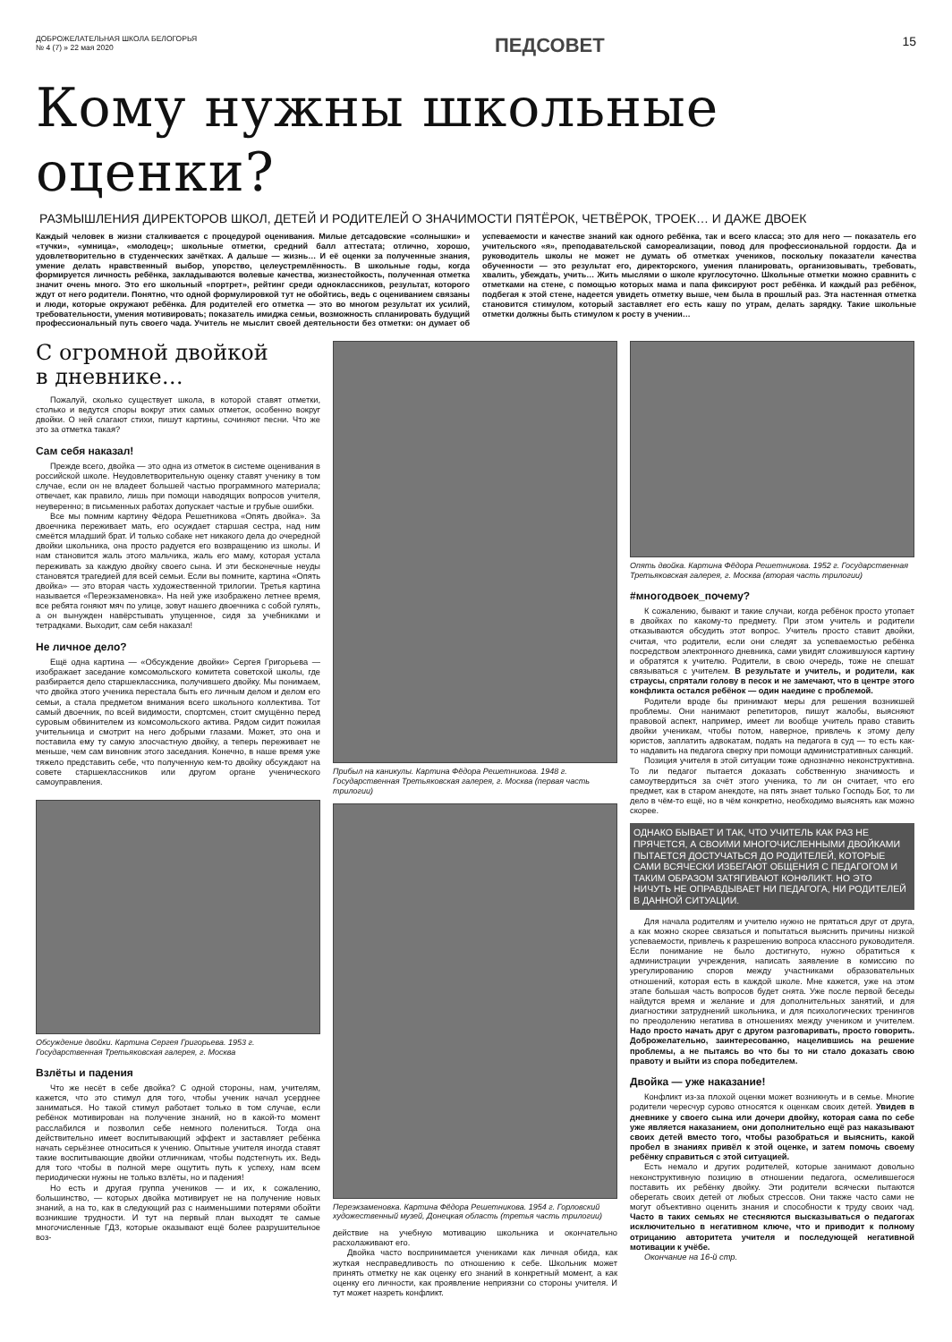ДОБРОЖЕЛАТЕЛЬНАЯ ШКОЛА БЕЛОГОРЬЯ
№ 4 (7) » 22 мая 2020
ПЕДСОВЕТ
15
Кому нужны школьные оценки?
РАЗМЫШЛЕНИЯ ДИРЕКТОРОВ ШКОЛ, ДЕТЕЙ И РОДИТЕЛЕЙ О ЗНАЧИМОСТИ ПЯТЁРОК, ЧЕТВЁРОК, ТРОЕК… И ДАЖЕ ДВОЕК
Каждый человек в жизни сталкивается с процедурой оценивания. Милые детсадовские «солнышки» и «тучки», «умница», «молодец»; школьные отметки, средний балл аттестата; отлично, хорошо, удовлетворительно в студенческих зачётках. А дальше — жизнь… И её оценки за полученные знания, умение делать нравственный выбор, упорство, целеустремлённость. В школьные годы, когда формируется личность ребёнка, закладываются волевые качества, жизнестойкость, полученная отметка значит очень много. Это его школьный «портрет», рейтинг среди одноклассников, результат, которого ждут от него родители. Понятно, что одной формулировкой тут не обойтись, ведь с оцениванием связаны и люди, которые окружают ребёнка. Для родителей его отметка — это во многом результат их усилий, требовательности, умения мотивировать; показатель имиджа семьи, возможность спланировать будущий профессиональный путь своего чада. Учитель не мыслит своей деятельности без отметки: он думает об успеваемости и качестве знаний как одного ребёнка, так и всего класса; это для него — показатель его учительского «я», преподавательской самореализации, повод для профессиональной гордости. Да и руководитель школы не может не думать об отметках учеников, поскольку показатели качества обученности — это результат его, директорского, умения планировать, организовывать, требовать, хвалить, убеждать, учить… Жить мыслями о школе круглосуточно. Школьные отметки можно сравнить с отметками на стене, с помощью которых мама и папа фиксируют рост ребёнка. И каждый раз ребёнок, подбегая к этой стене, надеется увидеть отметку выше, чем была в прошлый раз. Эта настенная отметка становится стимулом, который заставляет его есть кашу по утрам, делать зарядку. Такие школьные отметки должны быть стимулом к росту в учении…
С огромной двойкой
в дневнике…
Пожалуй, сколько существует школа, в которой ставят отметки, столько и ведутся споры вокруг этих самых отметок, особенно вокруг двойки. О ней слагают стихи, пишут картины, сочиняют песни. Что же это за отметка такая?
Сам себя наказал!
Прежде всего, двойка — это одна из отметок в системе оценивания в российской школе. Неудовлетворительную оценку ставят ученику в том случае, если он не владеет большей частью программного материала; отвечает, как правило, лишь при помощи наводящих вопросов учителя, неуверенно; в письменных работах допускает частые и грубые ошибки.
Все мы помним картину Фёдора Решетникова «Опять двойка». За двоечника переживает мать, его осуждает старшая сестра, над ним смеётся младший брат. И только собаке нет никакого дела до очередной двойки школьника, она просто радуется его возвращению из школы. И нам становится жаль этого мальчика, жаль его маму, которая устала переживать за каждую двойку своего сына. И эти бесконечные неуды становятся трагедией для всей семьи. Если вы помните, картина «Опять двойка» — это вторая часть художественной трилогии. Третья картина называется «Переэкзаменовка». На ней уже изображено летнее время, все ребята гоняют мяч по улице, зовут нашего двоечника с собой гулять, а он вынужден навёрстывать упущенное, сидя за учебниками и тетрадками. Выходит, сам себя наказал!
Не личное дело?
Ещё одна картина — «Обсуждение двойки» Сергея Григорьева — изображает заседание комсомольского комитета советской школы, где разбирается дело старшеклассника, получившего двойку. Мы понимаем, что двойка этого ученика перестала быть его личным делом и делом его семьи, а стала предметом внимания всего школьного коллектива. Тот самый двоечник, по всей видимости, спортсмен, стоит смущённо перед суровым обвинителем из комсомольского актива. Рядом сидит пожилая учительница и смотрит на него добрыми глазами. Может, это она и поставила ему ту самую злосчастную двойку, а теперь переживает не меньше, чем сам виновник этого заседания. Конечно, в наше время уже тяжело представить себе, что полученную кем-то двойку обсуждают на совете старшеклассников или другом органе ученического самоуправления.
Обсуждение двойки. Картина Сергея Григорьева. 1953 г. Государственная Третьяковская галерея, г. Москва
Взлёты и падения
Что же несёт в себе двойка? С одной стороны, нам, учителям, кажется, что это стимул для того, чтобы ученик начал усерднее заниматься. Но такой стимул работает только в том случае, если ребёнок мотивирован на получение знаний, но в какой-то момент расслабился и позволил себе немного полениться. Тогда она действительно имеет воспитывающий эффект и заставляет ребёнка начать серьёзнее относиться к учению. Опытные учителя иногда ставят такие воспитывающие двойки отличникам, чтобы подстегнуть их. Ведь для того чтобы в полной мере ощутить путь к успеху, нам всем периодически нужны не только взлёты, но и падения!
Но есть и другая группа учеников — и их, к сожалению, большинство, — которых двойка мотивирует не на получение новых знаний, а на то, как в следующий раз с наименьшими потерями обойти возникшие трудности. И тут на первый план выходят те самые многочисленные ГДЗ, которые оказывают ещё более разрушительное воз-
Прибыл на каникулы. Картина Фёдора Решетникова. 1948 г. Государственная Третьяковская галерея, г. Москва (первая часть трилогии)
Переэкзаменовка. Картина Фёдора Решетникова. 1954 г. Горловский художественный музей, Донецкая область (третья часть трилогии)
действие на учебную мотивацию школьника и окончательно расхолаживают его.
Двойка часто воспринимается учениками как личная обида, как жуткая несправедливость по отношению к себе. Школьник может принять отметку не как оценку его знаний в конкретный момент, а как оценку его личности, как проявление неприязни со стороны учителя. И тут может назреть конфликт.
Опять двойка. Картина Фёдора Решетникова. 1952 г. Государственная Третьяковская галерея, г. Москва (вторая часть трилогии)
#многодвоек_почему?
К сожалению, бывают и такие случаи, когда ребёнок просто утопает в двойках по какому-то предмету. При этом учитель и родители отказываются обсудить этот вопрос. Учитель просто ставит двойки, считая, что родители, если они следят за успеваемостью ребёнка посредством электронного дневника, сами увидят сложившуюся картину и обратятся к учителю. Родители, в свою очередь, тоже не спешат связываться с учителем. В результате и учитель, и родители, как страусы, спрятали голову в песок и не замечают, что в центре этого конфликта остался ребёнок — один наедине с проблемой.
Родители вроде бы принимают меры для решения возникшей проблемы. Они нанимают репетиторов, пишут жалобы, выясняют правовой аспект, например, имеет ли вообще учитель право ставить двойки ученикам, чтобы потом, наверное, привлечь к этому делу юристов, заплатить адвокатам, подать на педагога в суд — то есть как-то надавить на педагога сверху при помощи административных санкций.
Позиция учителя в этой ситуации тоже однозначно неконструктивна. То ли педагог пытается доказать собственную значимость и самоутвердиться за счёт этого ученика, то ли он считает, что его предмет, как в старом анекдоте, на пять знает только Господь Бог, то ли дело в чём-то ещё, но в чём конкретно, необходимо выяснять как можно скорее.
ОДНАКО БЫВАЕТ И ТАК, ЧТО УЧИТЕЛЬ КАК РАЗ НЕ ПРЯЧЕТСЯ, А СВОИМИ МНОГОЧИСЛЕННЫМИ ДВОЙКАМИ ПЫТАЕТСЯ ДОСТУЧАТЬСЯ ДО РОДИТЕЛЕЙ, КОТОРЫЕ САМИ ВСЯЧЕСКИ ИЗБЕГАЮТ ОБЩЕНИЯ С ПЕДАГОГОМ И ТАКИМ ОБРАЗОМ ЗАТЯГИВАЮТ КОНФЛИКТ. НО ЭТО НИЧУТЬ НЕ ОПРАВДЫВАЕТ НИ ПЕДАГОГА, НИ РОДИТЕЛЕЙ В ДАННОЙ СИТУАЦИИ.
Для начала родителям и учителю нужно не прятаться друг от друга, а как можно скорее связаться и попытаться выяснить причины низкой успеваемости, привлечь к разрешению вопроса классного руководителя. Если понимание не было достигнуто, нужно обратиться к администрации учреждения, написать заявление в комиссию по урегулированию споров между участниками образовательных отношений, которая есть в каждой школе. Мне кажется, уже на этом этапе большая часть вопросов будет снята. Уже после первой беседы найдутся время и желание и для дополнительных занятий, и для диагностики затруднений школьника, и для психологических тренингов по преодолению негатива в отношениях между учеником и учителем. Надо просто начать друг с другом разговаривать, просто говорить. Доброжелательно, заинтересованно, нацелившись на решение проблемы, а не пытаясь во что бы то ни стало доказать свою правоту и выйти из спора победителем.
Двойка — уже наказание!
Конфликт из-за плохой оценки может возникнуть и в семье. Многие родители чересчур сурово относятся к оценкам своих детей. Увидев в дневнике у своего сына или дочери двойку, которая сама по себе уже является наказанием, они дополнительно ещё раз наказывают своих детей вместо того, чтобы разобраться и выяснить, какой пробел в знаниях привёл к этой оценке, и затем помочь своему ребёнку справиться с этой ситуацией.
Есть немало и других родителей, которые занимают довольно неконструктивную позицию в отношении педагога, осмелившегося поставить их ребёнку двойку. Эти родители всячески пытаются оберегать своих детей от любых стрессов. Они также часто сами не могут объективно оценить знания и способности к труду своих чад. Часто в таких семьях не стесняются высказываться о педагогах исключительно в негативном ключе, что и приводит к полному отрицанию авторитета учителя и последующей негативной мотивации к учёбе.
Окончание на 16-й стр.